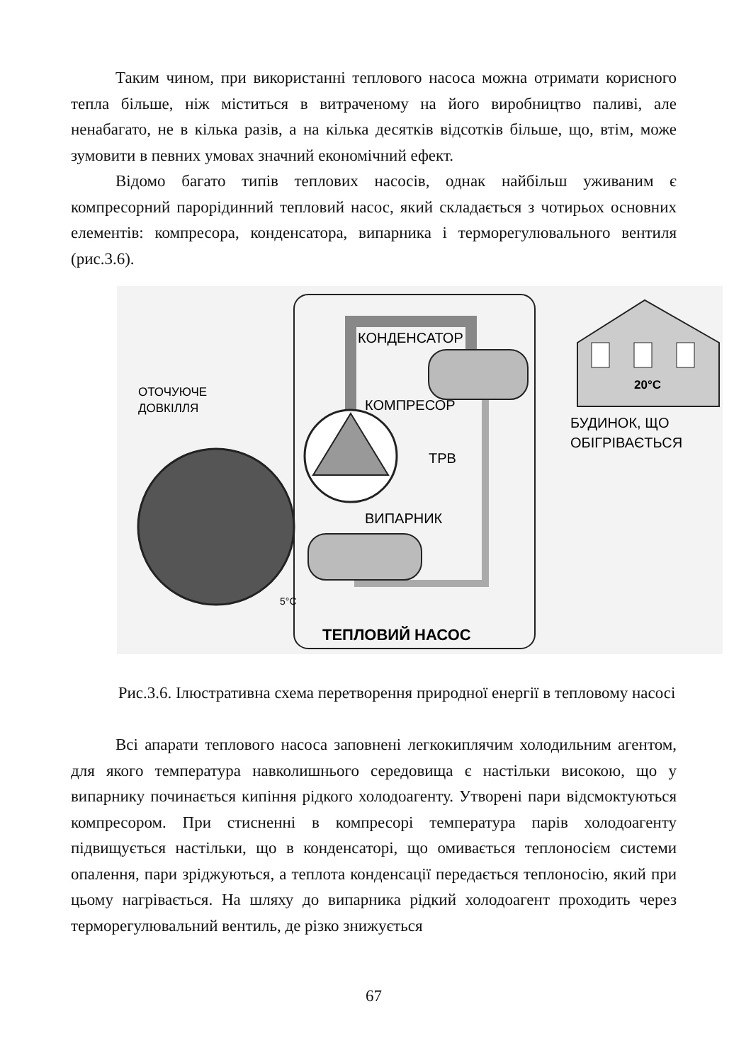Таким чином, при використанні теплового насоса можна отримати корисного тепла більше, ніж міститься в витраченому на його виробництво паливі, але ненабагато, не в кілька разів, а на кілька десятків відсотків більше, що, втім, може зумовити в певних умовах значний економічний ефект.
Відомо багато типів теплових насосів, однак найбільш уживаним є компресорний парорідинний тепловий насос, який складається з чотирьох основних елементів: компресора, конденсатора, випарника і терморегулювального вентиля (рис.3.6).
КОНДЕНСАТОР
ОТОЧУЮЧЕ
ДОВКІЛЛЯ
КОМПРЕСОР
ТРВ
ВИПАРНИК
5°C
20°C
БУДИНОК, ЩО
ОБІГРІВАЄТЬСЯ
ТЕПЛОВИЙ НАСОС
Рис.3.6. Ілюстративна схема перетворення природної енергії в тепловому насосі
Всі апарати теплового насоса заповнені легкокиплячим холодильним агентом, для якого температура навколишнього середовища є настільки високою, що у випарнику починається кипіння рідкого холодоагенту. Утворені пари відсмоктуються компресором. При стисненні в компресорі температура парів холодоагенту підвищується настільки, що в конденсаторі, що омивається теплоносієм системи опалення, пари зріджуються, а теплота конденсації передається теплоносію, який при цьому нагрівається. На шляху до випарника рідкий холодоагент проходить через терморегулювальний вентиль, де різко знижується
67